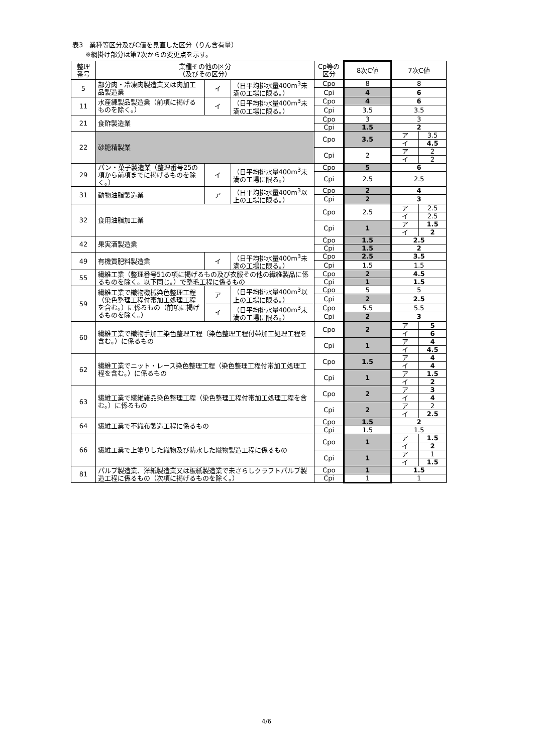表3　業種等区分及びC値を見直した区分（りん含有量）
　　※網掛け部分は第7次からの変更点を示す。
| 整理 番号 | 業種その他の区分 （及びその区分） | | | Cp等の 区分 | 8次C値 | 7次C値 | |
| --- | --- | --- | --- | --- | --- | --- | --- |
| 5 | 部分肉・冷凍肉製造業又は肉加工品製造業 | イ | （日平均排水量400m<sup>3</sup>未満の工場に限る。） | Cpo | 8 | 8 | |
| | | | | Cpi | 4 | 6 | |
| 11 | 水産練製品製造業（前項に掲げるものを除く。） | イ | （日平均排水量400m<sup>3</sup>未満の工場に限る。） | Cpo | 4 | 6 | |
| | | | | Cpi | 3.5 | 3.5 | |
| 21 | 食酢製造業 | | | Cpo | 3 | 3 | |
| | | | | Cpi | 1.5 | 2 | |
| 22 | 砂糖精製業 | | | Cpo | 3.5 | ア | 3.5 |
| | | | | | | イ | 4.5 |
| | | | | Cpi | 2 | ア | 2 |
| | | | | | | イ | 2 |
| 29 | パン・菓子製造業（整理番号25の項から前項までに掲げるものを除く。） | イ | （日平均排水量400m<sup>3</sup>未満の工場に限る。） | Cpo | 5 | 6 | |
| | | | | Cpi | 2.5 | 2.5 | |
| 31 | 動物油脂製造業 | ア | （日平均排水量400m<sup>3</sup>以上の工場に限る。） | Cpo | 2 | 4 | |
| | | | | Cpi | 2 | 3 | |
| 32 | 食用油脂加工業 | | | Cpo | 2.5 | ア | 2.5 |
| | | | | | | イ | 2.5 |
| | | | | Cpi | 1 | ア | 1.5 |
| | | | | | | イ | 2 |
| 42 | 果実酒製造業 | | | Cpo | 1.5 | 2.5 | |
| | | | | Cpi | 1.5 | 2 | |
| 49 | 有機質肥料製造業 | イ | （日平均排水量400m<sup>3</sup>未満の工場に限る。） | Cpo | 2.5 | 3.5 | |
| | | | | Cpi | 1.5 | 1.5 | |
| 55 | 繊維工業（整理番号51の項に掲げるもの及び衣服その他の繊維製品に係るものを除く。以下同じ。）で整毛工程に係るもの | | | Cpo | 2 | 4.5 | |
| | | | | Cpi | 1 | 1.5 | |
| 59 | 繊維工業で織物機械染色整理工程（染色整理工程付帯加工処理工程を含む。）に係るもの（前項に掲げるものを除く。） | ア | （日平均排水量400m<sup>3</sup>以上の工場に限る。） | Cpo | 5 | 5 | |
| | | | | Cpi | 2 | 2.5 | |
| | | イ | （日平均排水量400m<sup>3</sup>未満の工場に限る。） | Cpo | 5.5 | 5.5 | |
| | | | | Cpi | 2 | 3 | |
| 60 | 繊維工業で織物手加工染色整理工程（染色整理工程付帯加工処理工程を含む。）に係るもの | | | Cpo | 2 | ア | 5 |
| | | | | | | イ | 6 |
| | | | | Cpi | 1 | ア | 4 |
| | | | | | | イ | 4.5 |
| 62 | 繊維工業でニット・レース染色整理工程（染色整理工程付帯加工処理工程を含む。）に係るもの | | | Cpo | 1.5 | ア | 4 |
| | | | | | | イ | 4 |
| | | | | Cpi | 1 | ア | 1.5 |
| | | | | | | イ | 2 |
| 63 | 繊維工業で繊維雑品染色整理工程（染色整理工程付帯加工処理工程を含む。）に係るもの | | | Cpo | 2 | ア | 3 |
| | | | | | | イ | 4 |
| | | | | Cpi | 2 | ア | 2 |
| | | | | | | イ | 2.5 |
| 64 | 繊維工業で不織布製造工程に係るもの | | | Cpo | 1.5 | 2 | |
| | | | | Cpi | 1.5 | 1.5 | |
| 66 | 繊維工業で上塗りした織物及び防水した織物製造工程に係るもの | | | Cpo | 1 | ア | 1.5 |
| | | | | | | イ | 2 |
| | | | | Cpi | 1 | ア | 1 |
| | | | | | | イ | 1.5 |
| 81 | パルプ製造業、洋紙製造業又は板紙製造業で未さらしクラフトパルプ製造工程に係るもの（次項に掲げるものを除く。） | | | Cpo | 1 | 1.5 | |
| | | | | Cpi | 1 | 1 | |
4/6